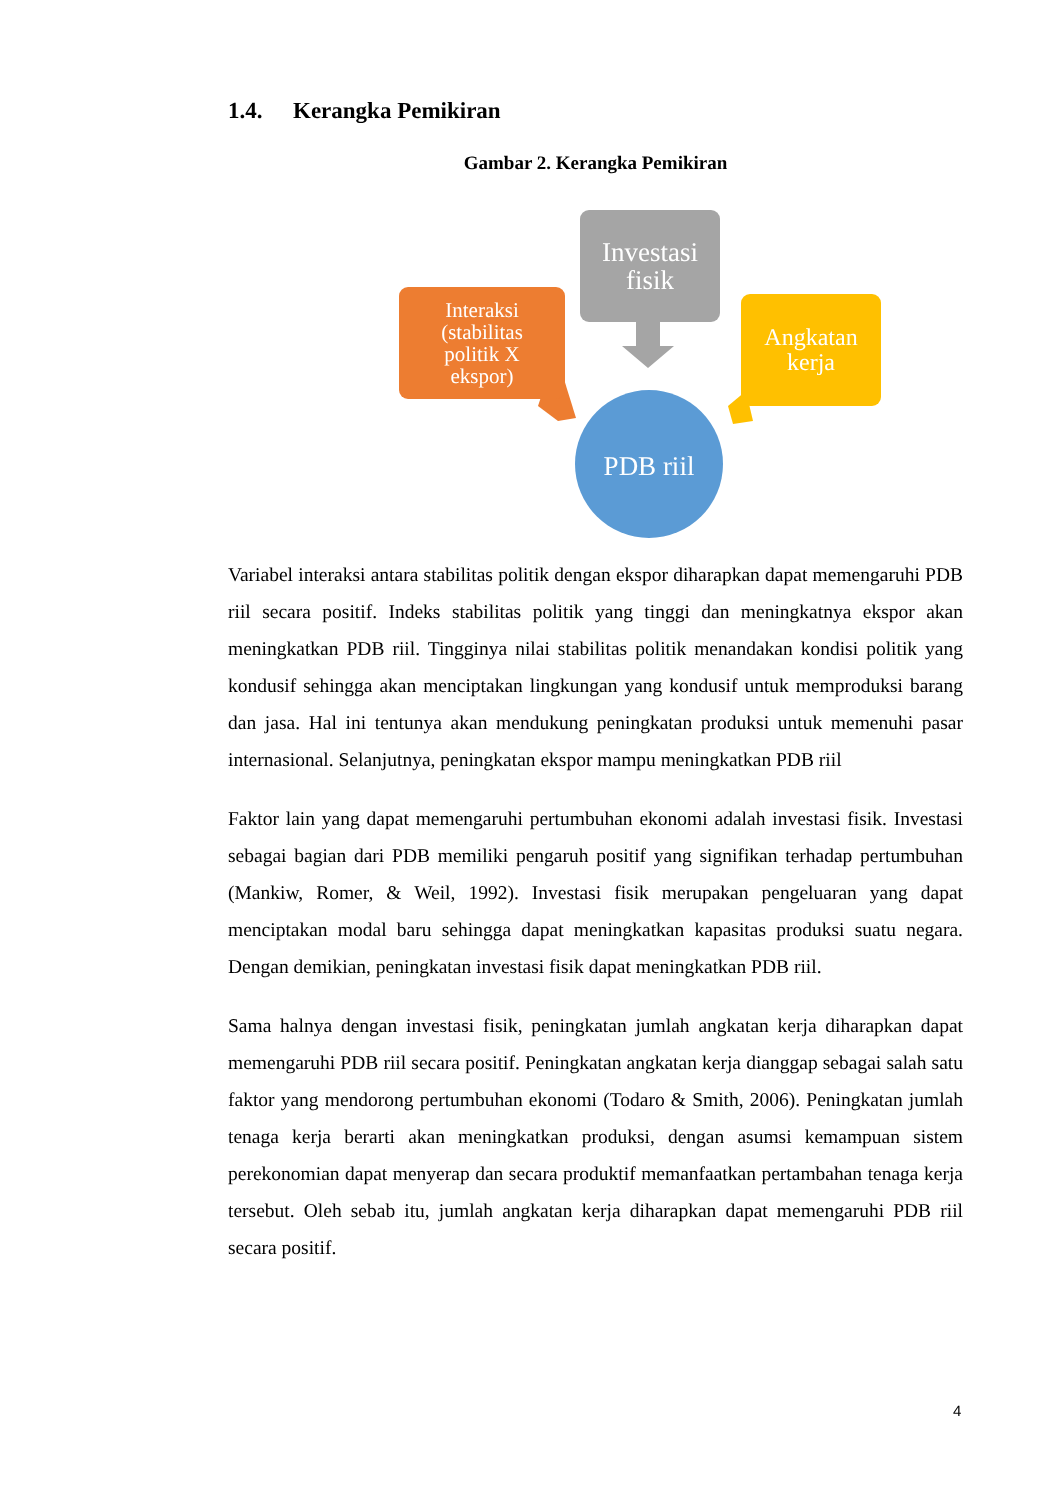1.4. Kerangka Pemikiran
Gambar 2. Kerangka Pemikiran
Investasi
fisik
Interaksi
(stabilitas
politik X
ekspor)
Angkatan
kerja
PDB riil
Variabel interaksi antara stabilitas politik dengan ekspor diharapkan dapat memengaruhi PDB riil secara positif. Indeks stabilitas politik yang tinggi dan meningkatnya ekspor akan meningkatkan PDB riil. Tingginya nilai stabilitas politik menandakan kondisi politik yang kondusif sehingga akan menciptakan lingkungan yang kondusif untuk memproduksi barang dan jasa. Hal ini tentunya akan mendukung peningkatan produksi untuk memenuhi pasar internasional. Selanjutnya, peningkatan ekspor mampu meningkatkan PDB riil
Faktor lain yang dapat memengaruhi pertumbuhan ekonomi adalah investasi fisik. Investasi sebagai bagian dari PDB memiliki pengaruh positif yang signifikan terhadap pertumbuhan (Mankiw, Romer, & Weil, 1992). Investasi fisik merupakan pengeluaran yang dapat menciptakan modal baru sehingga dapat meningkatkan kapasitas produksi suatu negara. Dengan demikian, peningkatan investasi fisik dapat meningkatkan PDB riil.
Sama halnya dengan investasi fisik, peningkatan jumlah angkatan kerja diharapkan dapat memengaruhi PDB riil secara positif. Peningkatan angkatan kerja dianggap sebagai salah satu faktor yang mendorong pertumbuhan ekonomi (Todaro & Smith, 2006). Peningkatan jumlah tenaga kerja berarti akan meningkatkan produksi, dengan asumsi kemampuan sistem perekonomian dapat menyerap dan secara produktif memanfaatkan pertambahan tenaga kerja tersebut. Oleh sebab itu, jumlah angkatan kerja diharapkan dapat memengaruhi PDB riil secara positif.
4